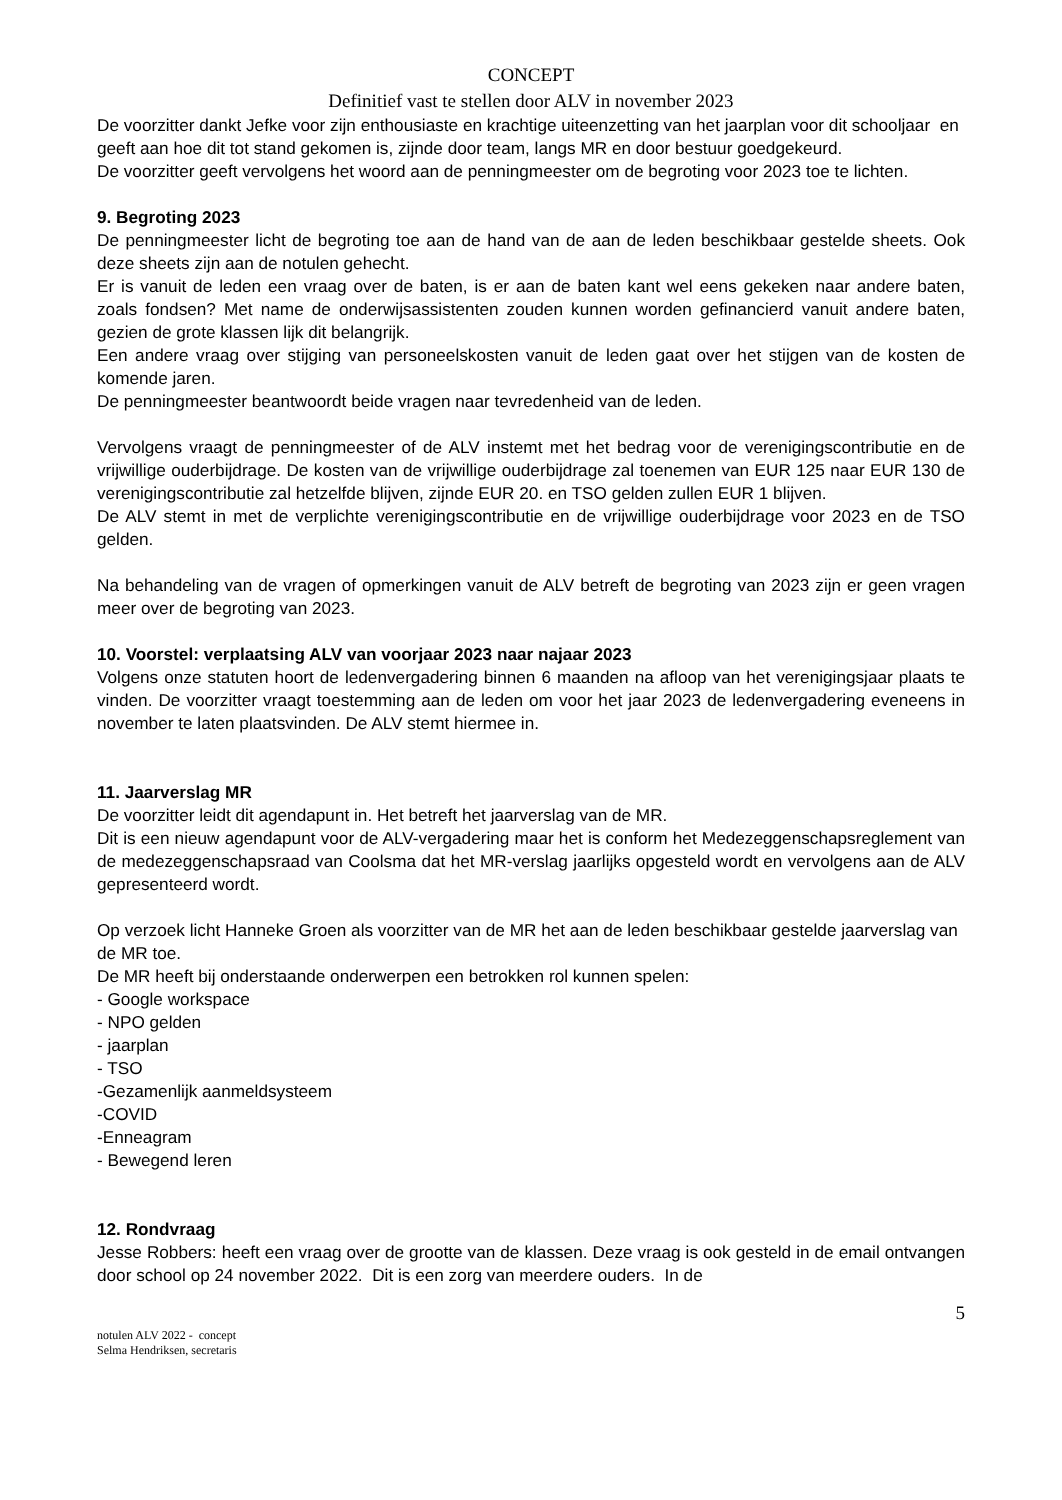CONCEPT
Definitief vast te stellen door ALV in november 2023
De voorzitter dankt Jefke voor zijn enthousiaste en krachtige uiteenzetting van het jaarplan voor dit schooljaar en geeft aan hoe dit tot stand gekomen is, zijnde door team, langs MR en door bestuur goedgekeurd.
De voorzitter geeft vervolgens het woord aan de penningmeester om de begroting voor 2023 toe te lichten.
9. Begroting 2023
De penningmeester licht de begroting toe aan de hand van de aan de leden beschikbaar gestelde sheets. Ook deze sheets zijn aan de notulen gehecht.
Er is vanuit de leden een vraag over de baten, is er aan de baten kant wel eens gekeken naar andere baten, zoals fondsen? Met name de onderwijsassistenten zouden kunnen worden gefinancierd vanuit andere baten, gezien de grote klassen lijk dit belangrijk.
Een andere vraag over stijging van personeelskosten vanuit de leden gaat over het stijgen van de kosten de komende jaren.
De penningmeester beantwoordt beide vragen naar tevredenheid van de leden.
Vervolgens vraagt de penningmeester of de ALV instemt met het bedrag voor de verenigingscontributie en de vrijwillige ouderbijdrage. De kosten van de vrijwillige ouderbijdrage zal toenemen van EUR 125 naar EUR 130 de verenigingscontributie zal hetzelfde blijven, zijnde EUR 20. en TSO gelden zullen EUR 1 blijven.
De ALV stemt in met de verplichte verenigingscontributie en de vrijwillige ouderbijdrage voor 2023 en de TSO gelden.
Na behandeling van de vragen of opmerkingen vanuit de ALV betreft de begroting van 2023 zijn er geen vragen meer over de begroting van 2023.
10. Voorstel: verplaatsing ALV van voorjaar 2023 naar najaar 2023
Volgens onze statuten hoort de ledenvergadering binnen 6 maanden na afloop van het verenigingsjaar plaats te vinden. De voorzitter vraagt toestemming aan de leden om voor het jaar 2023 de ledenvergadering eveneens in november te laten plaatsvinden. De ALV stemt hiermee in.
11. Jaarverslag MR
De voorzitter leidt dit agendapunt in. Het betreft het jaarverslag van de MR.
Dit is een nieuw agendapunt voor de ALV-vergadering maar het is conform het Medezeggenschapsreglement van de medezeggenschapsraad van Coolsma dat het MR-verslag jaarlijks opgesteld wordt en vervolgens aan de ALV gepresenteerd wordt.
Op verzoek licht Hanneke Groen als voorzitter van de MR het aan de leden beschikbaar gestelde jaarverslag van de MR toe.
De MR heeft bij onderstaande onderwerpen een betrokken rol kunnen spelen:
- Google workspace
- NPO gelden
- jaarplan
- TSO
-Gezamenlijk aanmeldsysteem
-COVID
-Enneagram
- Bewegend leren
12. Rondvraag
Jesse Robbers: heeft een vraag over de grootte van de klassen. Deze vraag is ook gesteld in de email ontvangen door school op 24 november 2022. Dit is een zorg van meerdere ouders. In de
5
notulen ALV 2022 - concept
Selma Hendriksen, secretaris